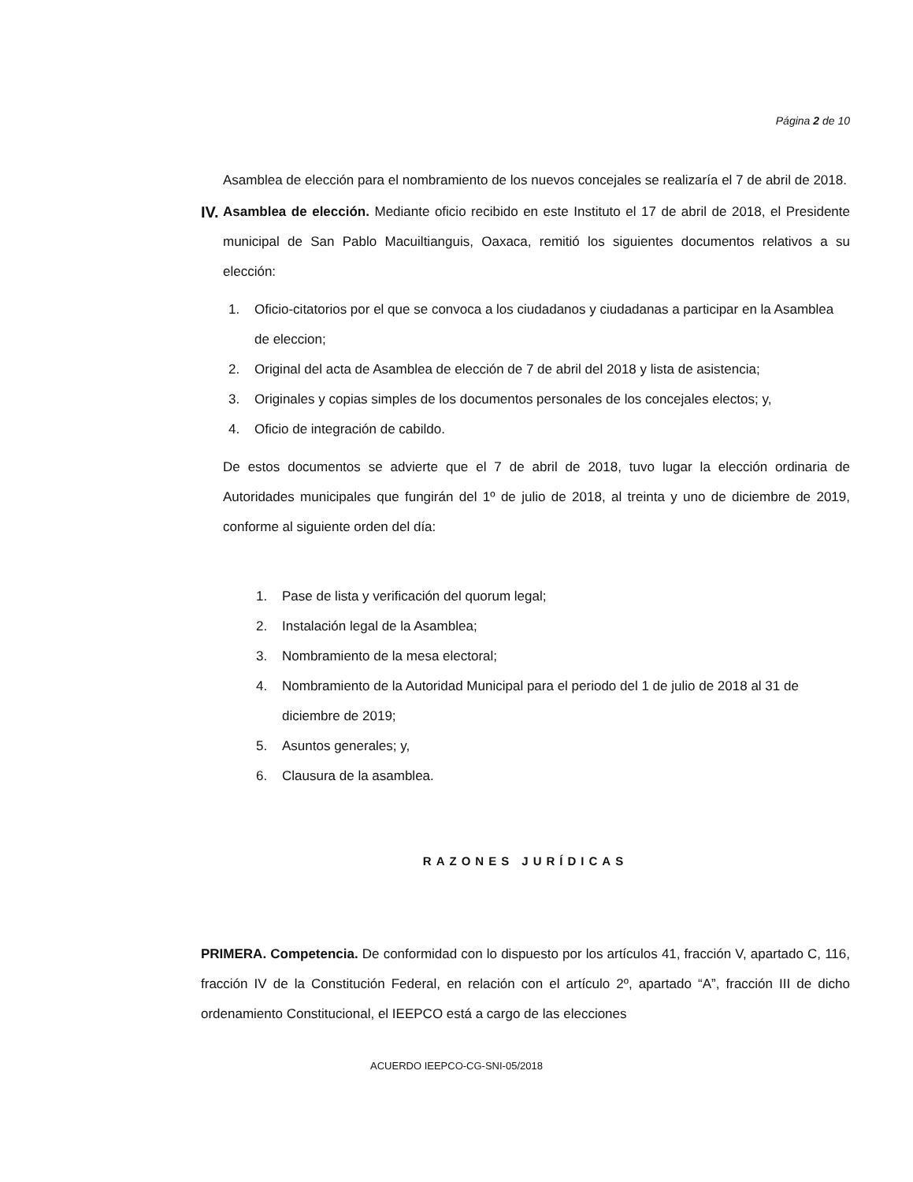Página 2 de 10
Asamblea de elección para el nombramiento de los nuevos concejales se realizaría el 7 de abril de 2018.
IV.
Asamblea de elección. Mediante oficio recibido en este Instituto el 17 de abril de 2018, el Presidente municipal de San Pablo Macuiltianguis, Oaxaca, remitió los siguientes documentos relativos a su elección:
1. Oficio-citatorios por el que se convoca a los ciudadanos y ciudadanas a participar en la Asamblea de eleccion;
2. Original del acta de Asamblea de elección de 7 de abril del 2018 y lista de asistencia;
3. Originales y copias simples de los documentos personales de los concejales electos; y,
4. Oficio de integración de cabildo.
De estos documentos se advierte que el 7 de abril de 2018, tuvo lugar la elección ordinaria de Autoridades municipales que fungirán del 1º de julio de 2018, al treinta y uno de diciembre de 2019, conforme al siguiente orden del día:
1. Pase de lista y verificación del quorum legal;
2. Instalación legal de la Asamblea;
3. Nombramiento de la mesa electoral;
4. Nombramiento de la Autoridad Municipal para el periodo del 1 de julio de 2018 al 31 de diciembre de 2019;
5. Asuntos generales; y,
6. Clausura de la asamblea.
RAZONES JURÍDICAS
PRIMERA. Competencia. De conformidad con lo dispuesto por los artículos 41, fracción V, apartado C, 116, fracción IV de la Constitución Federal, en relación con el artículo 2º, apartado “A”, fracción III de dicho ordenamiento Constitucional, el IEEPCO está a cargo de las elecciones
ACUERDO IEEPCO-CG-SNI-05/2018